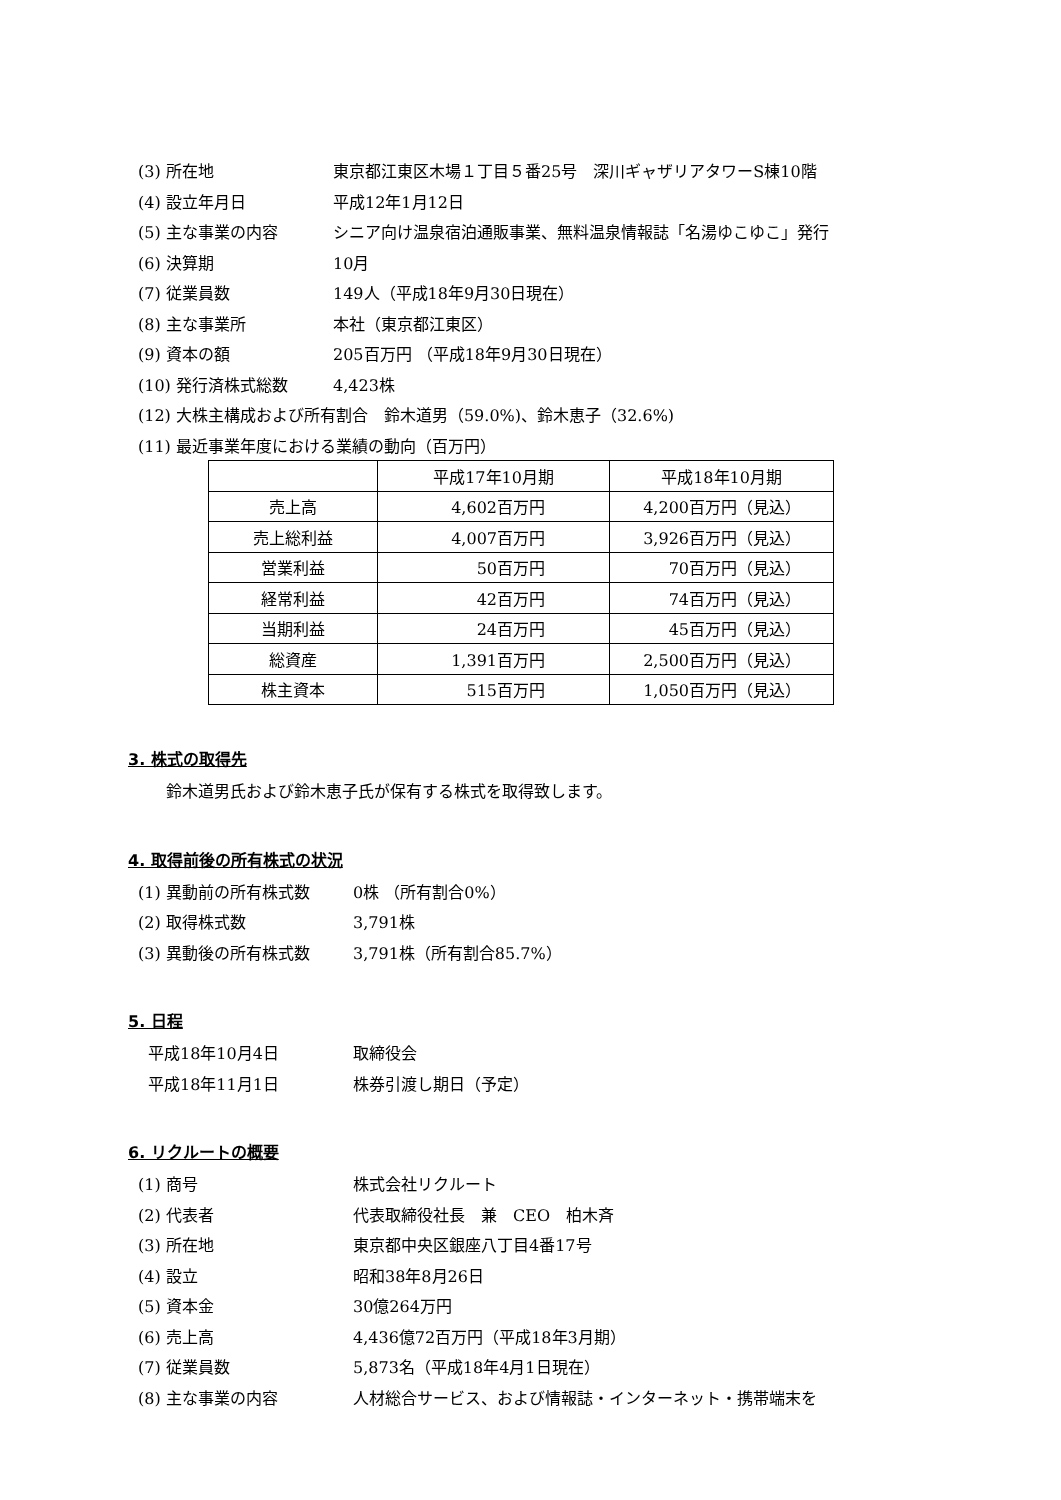(3) 所在地 東京都江東区木場１丁目５番25号　深川ギャザリアタワーS棟10階
(4) 設立年月日 平成12年1月12日
(5) 主な事業の内容 シニア向け温泉宿泊通販事業、無料温泉情報誌「名湯ゆこゆこ」発行
(6) 決算期 10月
(7) 従業員数 149人（平成18年9月30日現在）
(8) 主な事業所 本社（東京都江東区）
(9) 資本の額 205百万円 （平成18年9月30日現在）
(10) 発行済株式総数 4,423株
(12) 大株主構成および所有割合　鈴木道男（59.0%)、鈴木恵子（32.6%)
(11) 最近事業年度における業績の動向（百万円）
| | 平成17年10月期 | 平成18年10月期 |
| 売上高 | 4,602百万円 | 4,200百万円（見込） |
| 売上総利益 | 4,007百万円 | 3,926百万円（見込） |
| 営業利益 | 50百万円 | 70百万円（見込） |
| 経常利益 | 42百万円 | 74百万円（見込） |
| 当期利益 | 24百万円 | 45百万円（見込） |
| 総資産 | 1,391百万円 | 2,500百万円（見込） |
| 株主資本 | 515百万円 | 1,050百万円（見込） |
3. 株式の取得先
鈴木道男氏および鈴木恵子氏が保有する株式を取得致します。
4. 取得前後の所有株式の状況
(1) 異動前の所有株式数 0株 （所有割合0%）
(2) 取得株式数 3,791株
(3) 異動後の所有株式数 3,791株（所有割合85.7%）
5. 日程
平成18年10月4日 取締役会
平成18年11月1日 株券引渡し期日（予定）
6. リクルートの概要
(1) 商号 株式会社リクルート
(2) 代表者 代表取締役社長　兼　CEO　柏木斉
(3) 所在地 東京都中央区銀座八丁目4番17号
(4) 設立 昭和38年8月26日
(5) 資本金 30億264万円
(6) 売上高 4,436億72百万円（平成18年3月期）
(7) 従業員数 5,873名（平成18年4月1日現在）
(8) 主な事業の内容 人材総合サービス、および情報誌・インターネット・携帯端末を